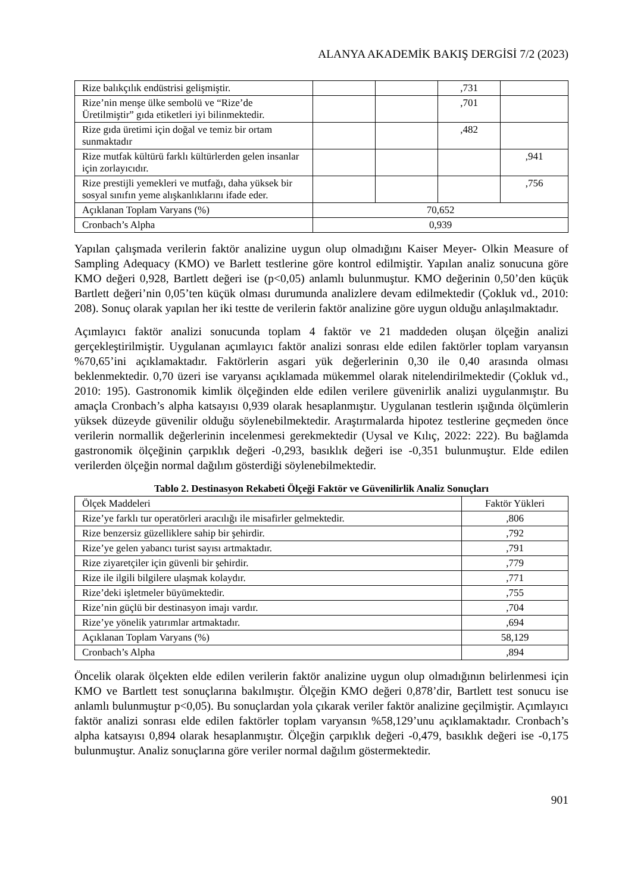ALANYA AKADEMİK BAKIŞ DERGİSİ 7/2 (2023)
| Rize balıkçılık endüstrisi gelişmiştir. | | | ,731 | |
| Rize’nin menşe ülke sembolü ve “Rize’de Üretilmiştir” gıda etiketleri iyi bilinmektedir. | | | ,701 | |
| Rize gıda üretimi için doğal ve temiz bir ortam sunmaktadır | | | ,482 | |
| Rize mutfak kültürü farklı kültürlerden gelen insanlar için zorlayıcıdır. | | | | ,941 |
| Rize prestijli yemekleri ve mutfağı, daha yüksek bir sosyal sınıfın yeme alışkanlıklarını ifade eder. | | | | ,756 |
| Açıklanan Toplam Varyans (%) | 70,652 | | | |
| Cronbach’s Alpha | 0,939 | | | |
Yapılan çalışmada verilerin faktör analizine uygun olup olmadığını Kaiser Meyer- Olkin Measure of Sampling Adequacy (KMO) ve Barlett testlerine göre kontrol edilmiştir. Yapılan analiz sonucuna göre KMO değeri 0,928, Bartlett değeri ise (p<0,05) anlamlı bulunmuştur. KMO değerinin 0,50’den küçük Bartlett değeri’nin 0,05’ten küçük olması durumunda analizlere devam edilmektedir (Çokluk vd., 2010: 208). Sonuç olarak yapılan her iki testte de verilerin faktör analizine göre uygun olduğu anlaşılmaktadır.
Açımlayıcı faktör analizi sonucunda toplam 4 faktör ve 21 maddeden oluşan ölçeğin analizi gerçekleştirilmiştir. Uygulanan açımlayıcı faktör analizi sonrası elde edilen faktörler toplam varyansın %70,65’ini açıklamaktadır. Faktörlerin asgari yük değerlerinin 0,30 ile 0,40 arasında olması beklenmektedir. 0,70 üzeri ise varyansı açıklamada mükemmel olarak nitelendirilmektedir (Çokluk vd., 2010: 195). Gastronomik kimlik ölçeğinden elde edilen verilere güvenirlik analizi uygulanmıştır. Bu amaçla Cronbach’s alpha katsayısı 0,939 olarak hesaplanmıştır. Uygulanan testlerin ışığında ölçümlerin yüksek düzeyde güvenilir olduğu söylenebilmektedir. Araştırmalarda hipotez testlerine geçmeden önce verilerin normallik değerlerinin incelenmesi gerekmektedir (Uysal ve Kılıç, 2022: 222). Bu bağlamda gastronomik ölçeğinin çarpıklık değeri -0,293, basıklık değeri ise -0,351 bulunmuştur. Elde edilen verilerden ölçeğin normal dağılım gösterdiği söylenebilmektedir.
Tablo 2. Destinasyon Rekabeti Ölçeği Faktör ve Güvenilirlik Analiz Sonuçları
| Ölçek Maddeleri | Faktör Yükleri |
| --- | --- |
| Rize’ye farklı tur operatörleri aracılığı ile misafirler gelmektedir. | ,806 |
| Rize benzersiz güzelliklere sahip bir şehirdir. | ,792 |
| Rize’ye gelen yabancı turist sayısı artmaktadır. | ,791 |
| Rize ziyaretçiler için güvenli bir şehirdir. | ,779 |
| Rize ile ilgili bilgilere ulaşmak kolaydır. | ,771 |
| Rize’deki işletmeler büyümektedir. | ,755 |
| Rize’nin güçlü bir destinasyon imajı vardır. | ,704 |
| Rize’ye yönelik yatırımlar artmaktadır. | ,694 |
| Açıklanan Toplam Varyans (%) | 58,129 |
| Cronbach’s Alpha | ,894 |
Öncelik olarak ölçekten elde edilen verilerin faktör analizine uygun olup olmadığının belirlenmesi için KMO ve Bartlett test sonuçlarına bakılmıştır. Ölçeğin KMO değeri 0,878’dir, Bartlett test sonucu ise anlamlı bulunmuştur p<0,05). Bu sonuçlardan yola çıkarak veriler faktör analizine geçilmiştir. Açımlayıcı faktör analizi sonrası elde edilen faktörler toplam varyansın %58,129’unu açıklamaktadır. Cronbach’s alpha katsayısı 0,894 olarak hesaplanmıştır. Ölçeğin çarpıklık değeri -0,479, basıklık değeri ise -0,175 bulunmuştur. Analiz sonuçlarına göre veriler normal dağılım göstermektedir.
901